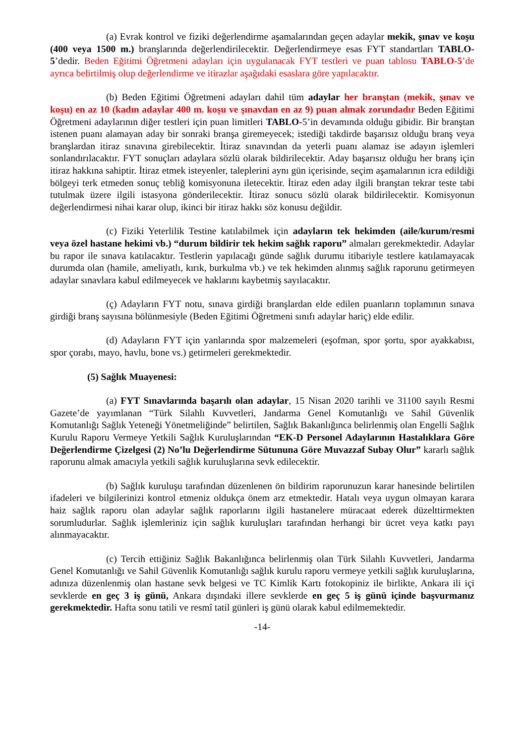(a) Evrak kontrol ve fiziki değerlendirme aşamalarından geçen adaylar mekik, şınav ve koşu (400 veya 1500 m.) branşlarında değerlendirilecektir. Değerlendirmeye esas FYT standartları TABLO-5’dedir. Beden Eğitimi Öğretmeni adayları için uygulanacak FYT testleri ve puan tablosu TABLO-5’de ayrıca belirtilmiş olup değerlendirme ve itirazlar aşağıdaki esaslara göre yapılacaktır.
(b) Beden Eğitimi Öğretmeni adayları dahil tüm adaylar her branştan (mekik, şınav ve koşu) en az 10 (kadın adaylar 400 m. koşu ve şınavdan en az 9) puan almak zorundadır Beden Eğitimi Öğretmeni adaylarının diğer testleri için puan limitleri TABLO-5’in devamında olduğu gibidir. Bir branştan istenen puanı alamayan aday bir sonraki branşa giremeyecek; istediği takdirde başarısız olduğu branş veya branşlardan itiraz sınavına girebilecektir. İtiraz sınavından da yeterli puanı alamaz ise adayın işlemleri sonlandırılacaktır. FYT sonuçları adaylara sözlü olarak bildirilecektir. Aday başarısız olduğu her branş için itiraz hakkına sahiptir. İtiraz etmek isteyenler, taleplerini aynı gün içerisinde, seçim aşamalarının icra edildiği bölgeyi terk etmeden sonuç tebliğ komisyonuna iletecektir. İtiraz eden aday ilgili branştan tekrar teste tabi tutulmak üzere ilgili istasyona gönderilecektir. İtiraz sonucu sözlü olarak bildirilecektir. Komisyonun değerlendirmesi nihai karar olup, ikinci bir itiraz hakkı söz konusu değildir.
(c) Fiziki Yeterlilik Testine katılabilmek için adayların tek hekimden (aile/kurum/resmi veya özel hastane hekimi vb.) “durum bildirir tek hekim sağlık raporu” almaları gerekmektedir. Adaylar bu rapor ile sınava katılacaktır. Testlerin yapılacağı günde sağlık durumu itibariyle testlere katılamayacak durumda olan (hamile, ameliyatlı, kırık, burkulma vb.) ve tek hekimden alınmış sağlık raporunu getirmeyen adaylar sınavlara kabul edilmeyecek ve haklarını kaybetmiş sayılacaktır.
(ç) Adayların FYT notu, sınava girdiği branşlardan elde edilen puanların toplamının sınava girdiği branş sayısına bölünmesiyle (Beden Eğitimi Öğretmeni sınıfı adaylar hariç) elde edilir.
(d) Adayların FYT için yanlarında spor malzemeleri (eşofman, spor şortu, spor ayakkabısı, spor çorabı, mayo, havlu, bone vs.) getirmeleri gerekmektedir.
(5) Sağlık Muayenesi:
(a) FYT Sınavlarında başarılı olan adaylar, 15 Nisan 2020 tarihli ve 31100 sayılı Resmi Gazete’de yayımlanan “Türk Silahlı Kuvvetleri, Jandarma Genel Komutanlığı ve Sahil Güvenlik Komutanlığı Sağlık Yeteneği Yönetmeliğinde” belirtilen, Sağlık Bakanlığınca belirlenmiş olan Engelli Sağlık Kurulu Raporu Vermeye Yetkili Sağlık Kuruluşlarından “EK-D Personel Adaylarının Hastalıklara Göre Değerlendirme Çizelgesi (2) No’lu Değerlendirme Sütununa Göre Muvazzaf Subay Olur” kararlı sağlık raporunu almak amacıyla yetkili sağlık kuruluşlarına sevk edilecektir.
(b) Sağlık kuruluşu tarafından düzenlenen ön bildirim raporunuzun karar hanesinde belirtilen ifadeleri ve bilgilerinizi kontrol etmeniz oldukça önem arz etmektedir. Hatalı veya uygun olmayan karara haiz sağlık raporu olan adaylar sağlık raporlarını ilgili hastanelere müracaat ederek düzelttirmekten sorumludurlar. Sağlık işlemleriniz için sağlık kuruluşları tarafından herhangi bir ücret veya katkı payı alınmayacaktır.
(c) Tercih ettiğiniz Sağlık Bakanlığınca belirlenmiş olan Türk Silahlı Kuvvetleri, Jandarma Genel Komutanlığı ve Sahil Güvenlik Komutanlığı sağlık kurulu raporu vermeye yetkili sağlık kuruluşlarına, adınıza düzenlenmiş olan hastane sevk belgesi ve TC Kimlik Kartı fotokopiniz ile birlikte, Ankara ili içi sevklerde en geç 3 iş günü, Ankara dışındaki illere sevklerde en geç 5 iş günü içinde başvurmanız gerekmektedir. Hafta sonu tatili ve resmî tatil günleri iş günü olarak kabul edilmemektedir.
-14-